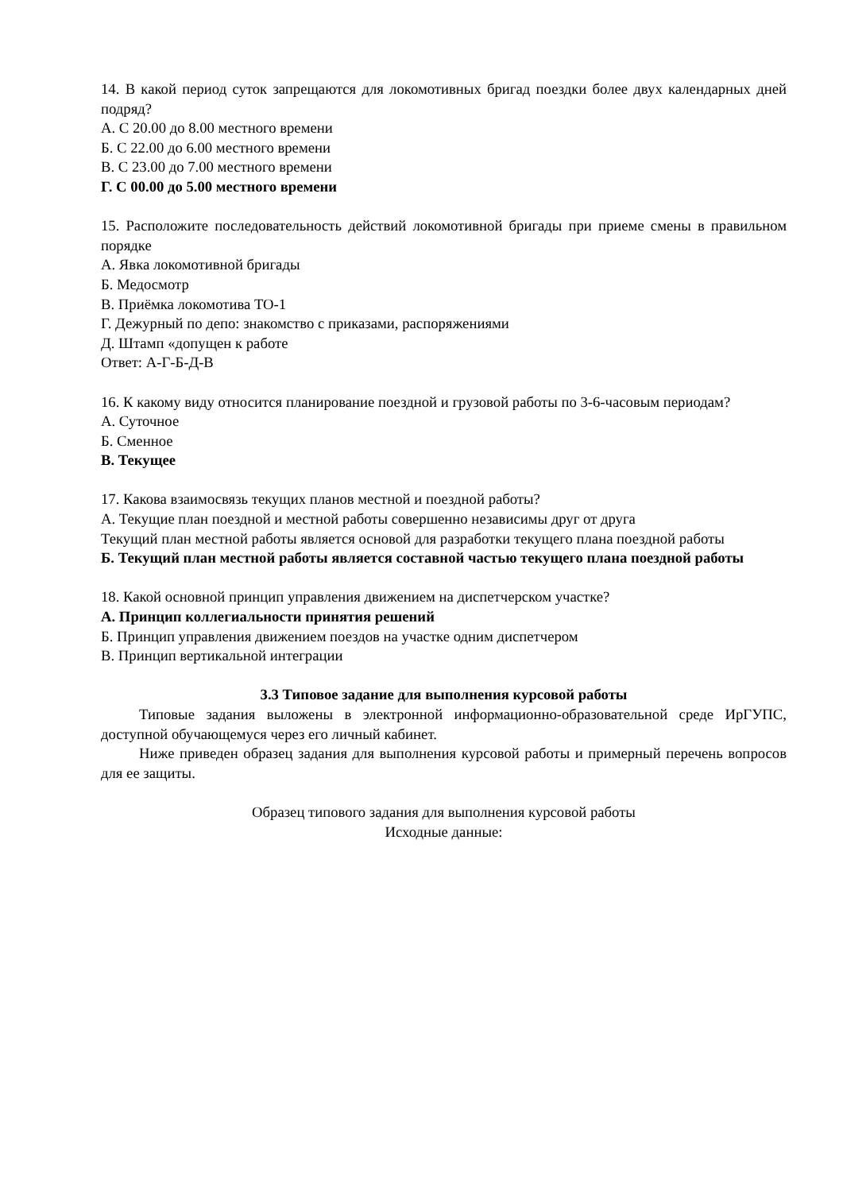14. В какой период суток запрещаются для локомотивных бригад поездки более двух календарных дней подряд?
А. С 20.00 до 8.00 местного времени
Б. С 22.00 до 6.00 местного времени
В. С 23.00 до 7.00 местного времени
Г. С 00.00 до 5.00 местного времени
15. Расположите последовательность действий локомотивной бригады при приеме смены в правильном порядке
А. Явка локомотивной бригады
Б. Медосмотр
В. Приёмка локомотива ТО-1
Г. Дежурный по депо: знакомство с приказами, распоряжениями
Д. Штамп «допущен к работе
Ответ: А-Г-Б-Д-В
16. К какому виду относится планирование поездной и грузовой работы по 3-6-часовым периодам?
А. Суточное
Б. Сменное
В. Текущее
17. Какова взаимосвязь текущих планов местной и поездной работы?
А. Текущие план поездной и местной работы совершенно независимы друг от друга
Текущий план местной работы является основой для разработки текущего плана поездной работы
Б. Текущий план местной работы является составной частью текущего плана поездной работы
18. Какой основной принцип управления движением на диспетчерском участке?
А. Принцип коллегиальности принятия решений
Б. Принцип управления движением поездов на участке одним диспетчером
В. Принцип вертикальной интеграции
3.3 Типовое задание для выполнения курсовой работы
Типовые задания выложены в электронной информационно-образовательной среде ИрГУПС, доступной обучающемуся через его личный кабинет.
Ниже приведен образец задания для выполнения курсовой работы и примерный перечень вопросов для ее защиты.
Образец типового задания для выполнения курсовой работы
Исходные данные: